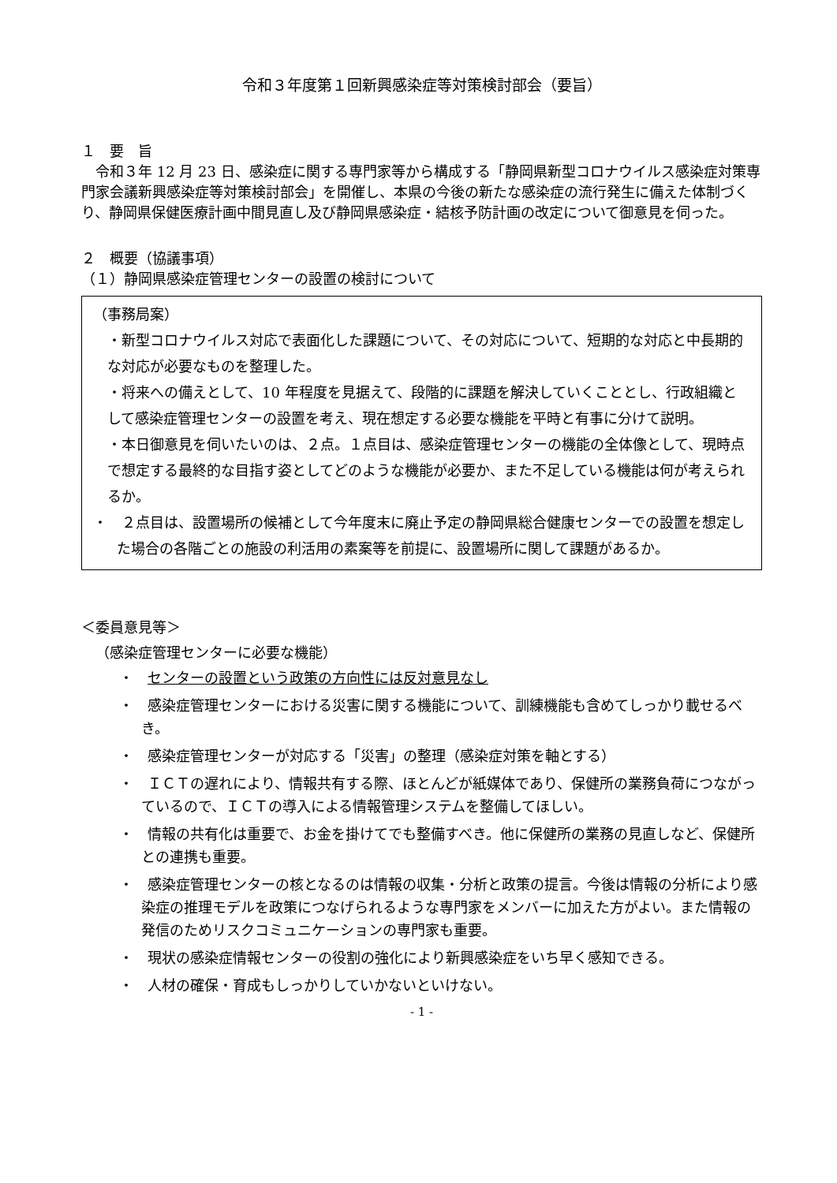令和３年度第１回新興感染症等対策検討部会（要旨）
１　要　旨
令和３年 12 月 23 日、感染症に関する専門家等から構成する「静岡県新型コロナウイルス感染症対策専門家会議新興感染症等対策検討部会」を開催し、本県の今後の新たな感染症の流行発生に備えた体制づくり、静岡県保健医療計画中間見直し及び静岡県感染症・結核予防計画の改定について御意見を伺った。
２　概要（協議事項）
（１）静岡県感染症管理センターの設置の検討について
（事務局案）
・新型コロナウイルス対応で表面化した課題について、その対応について、短期的な対応と中長期的な対応が必要なものを整理した。
・将来への備えとして、10 年程度を見据えて、段階的に課題を解決していくこととし、行政組織として感染症管理センターの設置を考え、現在想定する必要な機能を平時と有事に分けて説明。
・本日御意見を伺いたいのは、２点。１点目は、感染症管理センターの機能の全体像として、現時点で想定する最終的な目指す姿としてどのような機能が必要か、また不足している機能は何が考えられるか。
・　２点目は、設置場所の候補として今年度末に廃止予定の静岡県総合健康センターでの設置を想定した場合の各階ごとの施設の利活用の素案等を前提に、設置場所に関して課題があるか。
＜委員意見等＞
（感染症管理センターに必要な機能）
・　センターの設置という政策の方向性には反対意見なし
・　感染症管理センターにおける災害に関する機能について、訓練機能も含めてしっかり載せるべき。
・　感染症管理センターが対応する「災害」の整理（感染症対策を軸とする）
・　ＩＣＴの遅れにより、情報共有する際、ほとんどが紙媒体であり、保健所の業務負荷につながっているので、ＩＣＴの導入による情報管理システムを整備してほしい。
・　情報の共有化は重要で、お金を掛けてでも整備すべき。他に保健所の業務の見直しなど、保健所との連携も重要。
・　感染症管理センターの核となるのは情報の収集・分析と政策の提言。今後は情報の分析により感染症の推理モデルを政策につなげられるような専門家をメンバーに加えた方がよい。また情報の発信のためリスクコミュニケーションの専門家も重要。
・　現状の感染症情報センターの役割の強化により新興感染症をいち早く感知できる。
・　人材の確保・育成もしっかりしていかないといけない。
- 1 -